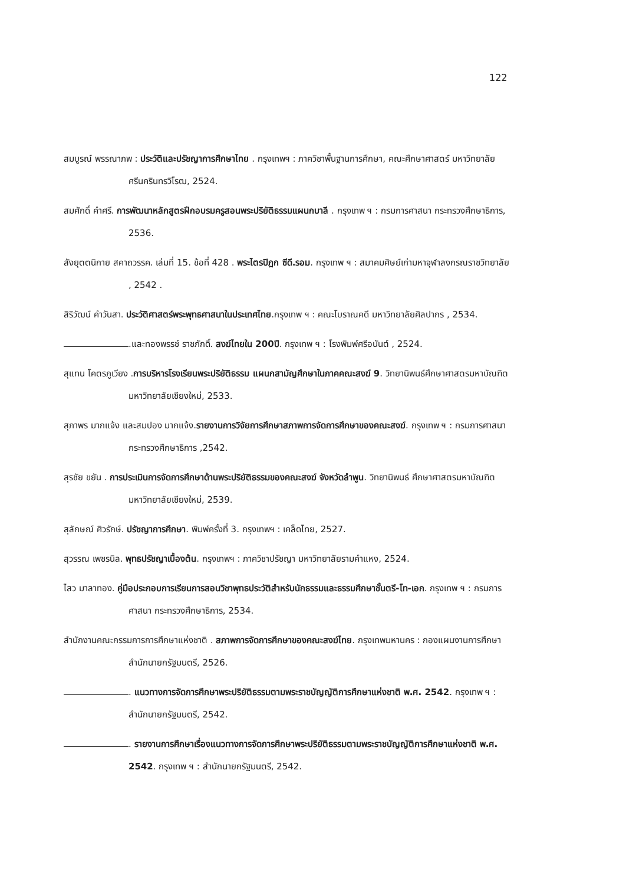122
สมบูรณ์ พรรณาภพ : ประวัติและปรัชญาการศึกษาไทย . กรุงเทพฯ : ภาควิชาพื้นฐานการศึกษา, คณะศึกษาศาสตร์ มหาวิทยาลัยศรีนครินทรวิโรฒ, 2524.
สมศักดิ์ คำศรี. การพัฒนาหลักสูตรฝึกอบรมครูสอนพระปริยัติธรรมแผนกบาลี . กรุงเทพ ฯ : กรมการศาสนา กระทรวงศึกษาธิการ, 2536.
สังยุตตนิกาย สคาถวรรค. เล่มที่ 15. ข้อที่ 428 . พระไตรปิฎก ซีดี.รอม. กรุงเทพ ฯ : สมาคมศิษย์เก่ามหาจุฬาลงกรณราชวิทยาลัย , 2542 .
สิริวัฒน์ คำวันสา. ประวัติศาสตร์พระพุทธศาสนาในประเทศไทย.กรุงเทพ ฯ : คณะโบราณคดี มหาวิทยาลัยศิลปากร , 2534.
.และทองพรรช์ ราชภักดิ์. สงฆ์ไทยใน 200ปี. กรุงเทพ ฯ : โรงพิมพ์ศรีอนันต์ , 2524.
สุแทน โคตรภูเวียง .การบริหารโรงเรียนพระปริยัติธรรม แผนกสามัญศึกษาในภาคคณะสงฆ์ 9. วิทยานิพนธ์ศึกษาศาสตรมหาบัณฑิต มหาวิทยาลัยเชียงใหม่, 2533.
สุภาพร มากแจ้ง และสมปอง มากแจ้ง.รายงานการวิจัยการศึกษาสภาพการจัดการศึกษาของคณะสงฆ์. กรุงเทพ ฯ : กรมการศาสนา กระทรวงศึกษาธิการ ,2542.
สุรชัย ขยัน . การประเมินการจัดการศึกษาด้านพระปริยัติธรรมของคณะสงฆ์ จังหวัดลำพูน. วิทยานิพนธ์ ศึกษาศาสตรมหาบัณฑิต มหาวิทยาลัยเชียงใหม่, 2539.
สุลักษณ์ ศิวรักษ์. ปรัชญาการศึกษา. พิมพ์ครั้งที่ 3. กรุงเทพฯ : เคล็ดไทย, 2527.
สุวรรณ เพชรนิล. พุทธปรัชญาเบื้องต้น. กรุงเทพฯ : ภาควิชาปรัชญา มหาวิทยาลัยรามคำแหง, 2524.
ไสว มาลาทอง. คู่มือประกอบการเรียนการสอนวิชาพุทธประวัติสำหรับนักธรรมและธรรมศึกษาชั้นตรี-โท-เอก. กรุงเทพ ฯ : กรมการศาสนา กระทรวงศึกษาธิการ, 2534.
สำนักงานคณะกรรมการการศึกษาแห่งชาติ . สภาพการจัดการศึกษาของคณะสงฆ์ไทย. กรุงเทพมหานคร : กองแผนงานการศึกษา สำนักนายกรัฐมนตรี, 2526.
. แนวทางการจัดการศึกษาพระปริยัติธรรมตามพระราชบัญญัติการศึกษาแห่งชาติ พ.ศ. 2542. กรุงเทพ ฯ : สำนักนายกรัฐมนตรี, 2542.
. รายงานการศึกษาเรื่องแนวทางการจัดการศึกษาพระปริยัติธรรมตามพระราชบัญญัติการศึกษาแห่งชาติ พ.ศ. 2542. กรุงเทพ ฯ : สำนักนายกรัฐมนตรี, 2542.